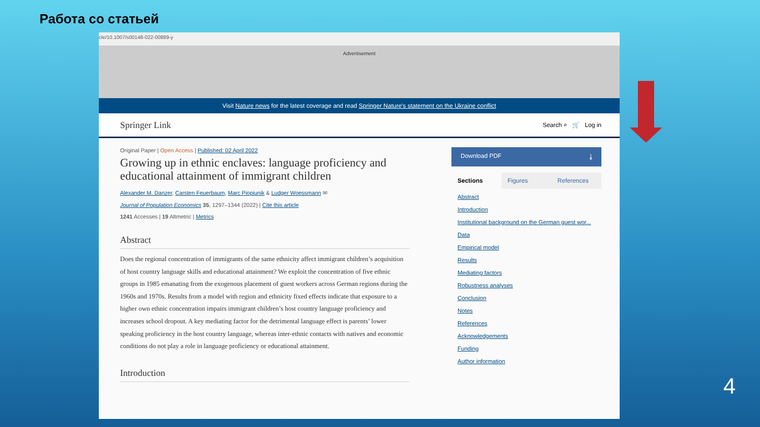Работа со статьей
cle/10.1007/s00148-022-00889-y
Advertisement
Visit Nature news for the latest coverage and read Springer Nature's statement on the Ukraine conflict
Springer Link Search ⌕ 🛒 Log in
Original Paper | Open Access | Published: 02 April 2022
Growing up in ethnic enclaves: language proficiency and educational attainment of immigrant children
Alexander M. Danzer, Carsten Feuerbaum, Marc Piopiunik & Ludger Woessmann ✉
Journal of Population Economics 35, 1297–1344 (2022) | Cite this article
1241 Accesses | 19 Altmetric | Metrics
Abstract
Does the regional concentration of immigrants of the same ethnicity affect immigrant children’s acquisition of host country language skills and educational attainment? We exploit the concentration of five ethnic groups in 1985 emanating from the exogenous placement of guest workers across German regions during the 1960s and 1970s. Results from a model with region and ethnicity fixed effects indicate that exposure to a higher own ethnic concentration impairs immigrant children’s host country language proficiency and increases school dropout. A key mediating factor for the detrimental language effect is parents’ lower speaking proficiency in the host country language, whereas inter-ethnic contacts with natives and economic conditions do not play a role in language proficiency or educational attainment.
Introduction
Download PDF ⤓
Sections Figures References
Abstract
Introduction
Institutional background on the German guest wor...
Data
Empirical model
Results
Mediating factors
Robustness analyses
Conclusion
Notes
References
Acknowledgements
Funding
Author information
4